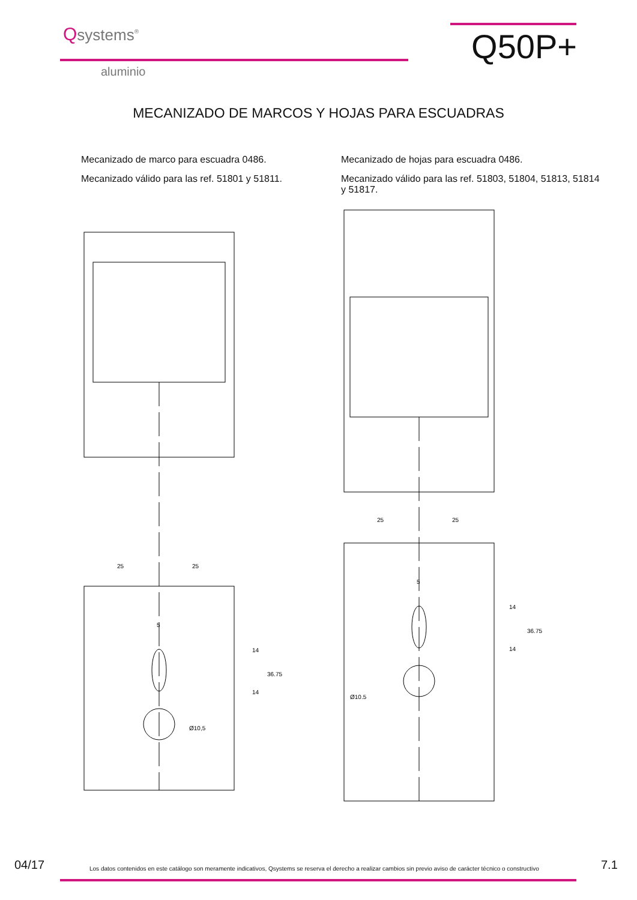Qsystems<sup>®</sup>
aluminio
Q50P+
MECANIZADO DE MARCOS Y HOJAS PARA ESCUADRAS
Mecanizado de marco para escuadra 0486.
Mecanizado válido para las ref. 51801 y 51811.
25
25
5
14
14
36.75
Ø10,5
Mecanizado de hojas para escuadra 0486.
Mecanizado válido para las ref. 51803, 51804, 51813, 51814 y 51817.
25
25
5
14
14
36.75
Ø10.5
04/17
Los datos contenidos en este catálogo son meramente indicativos, Qsystems se reserva el derecho a realizar cambios sin previo aviso de carácter técnico o constructivo
7.1